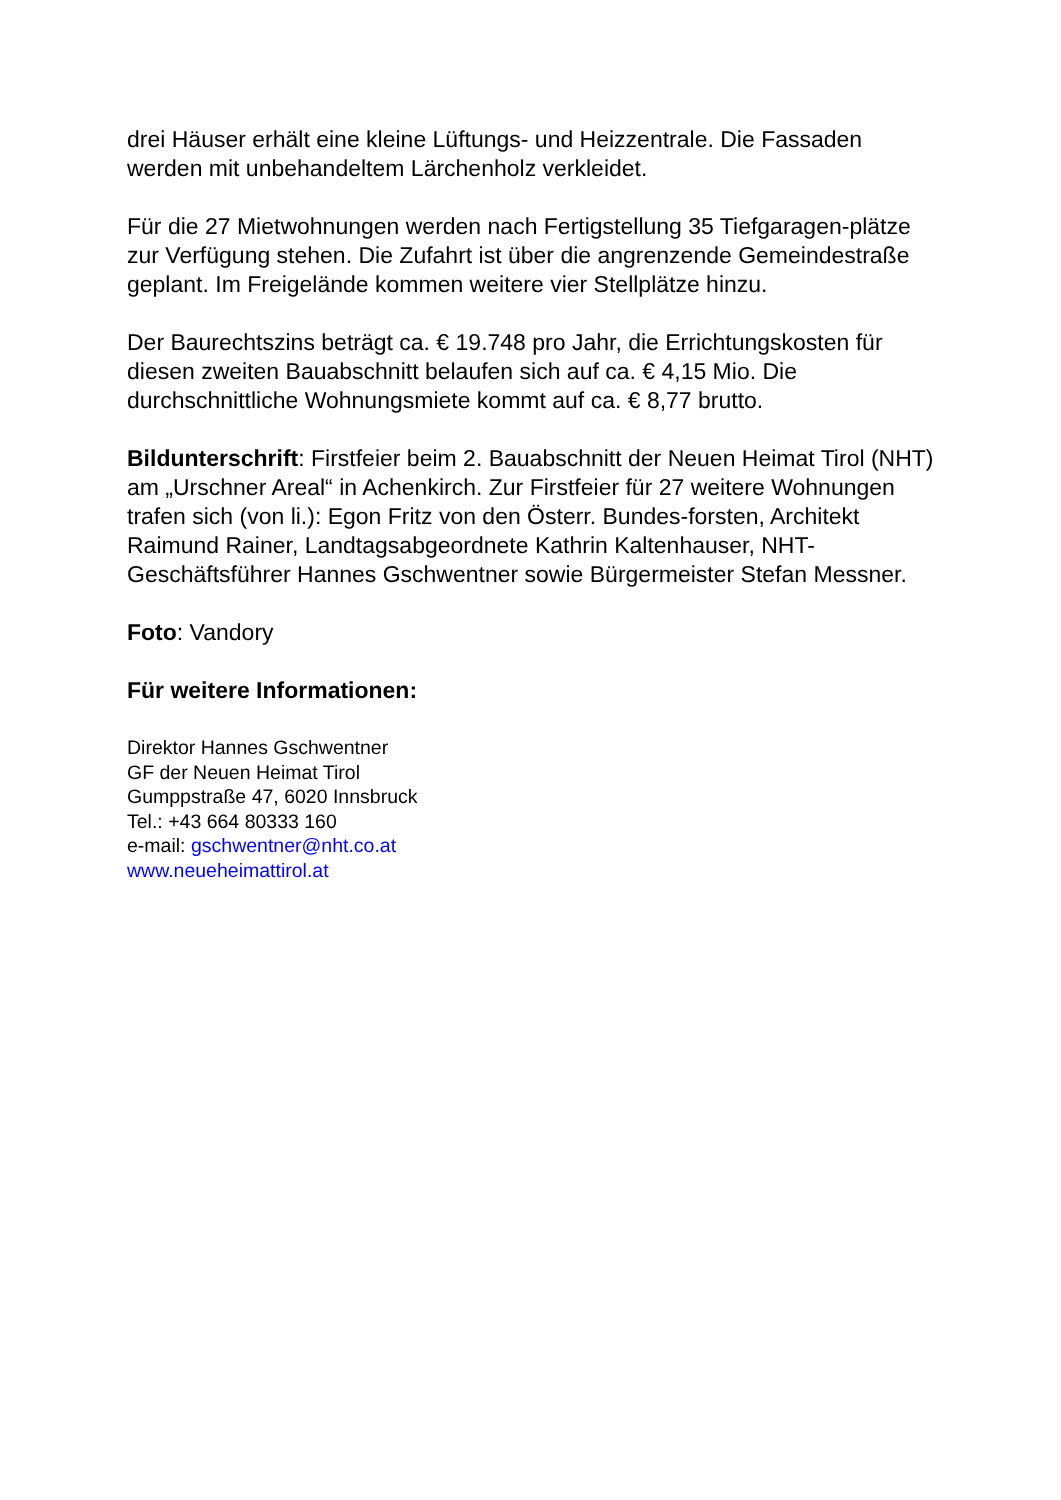drei Häuser erhält eine kleine Lüftungs- und Heizzentrale. Die Fassaden werden mit unbehandeltem Lärchenholz verkleidet.
Für die 27 Mietwohnungen werden nach Fertigstellung 35 Tiefgaragen-plätze zur Verfügung stehen. Die Zufahrt ist über die angrenzende Gemeindestraße geplant. Im Freigelände kommen weitere vier Stellplätze hinzu.
Der Baurechtszins beträgt ca. € 19.748 pro Jahr, die Errichtungskosten für diesen zweiten Bauabschnitt belaufen sich auf ca. € 4,15 Mio. Die durchschnittliche Wohnungsmiete kommt auf ca. € 8,77 brutto.
Bildunterschrift: Firstfeier beim 2. Bauabschnitt der Neuen Heimat Tirol (NHT) am „Urschner Areal“ in Achenkirch. Zur Firstfeier für 27 weitere Wohnungen trafen sich (von li.): Egon Fritz von den Österr. Bundes-forsten, Architekt Raimund Rainer, Landtagsabgeordnete Kathrin Kaltenhauser, NHT-Geschäftsführer Hannes Gschwentner sowie Bürgermeister Stefan Messner.
Foto: Vandory
Für weitere Informationen:
Direktor Hannes Gschwentner
GF der Neuen Heimat Tirol
Gumppstraße 47, 6020 Innsbruck
Tel.: +43 664 80333 160
e-mail: gschwentner@nht.co.at
www.neueheimattirol.at